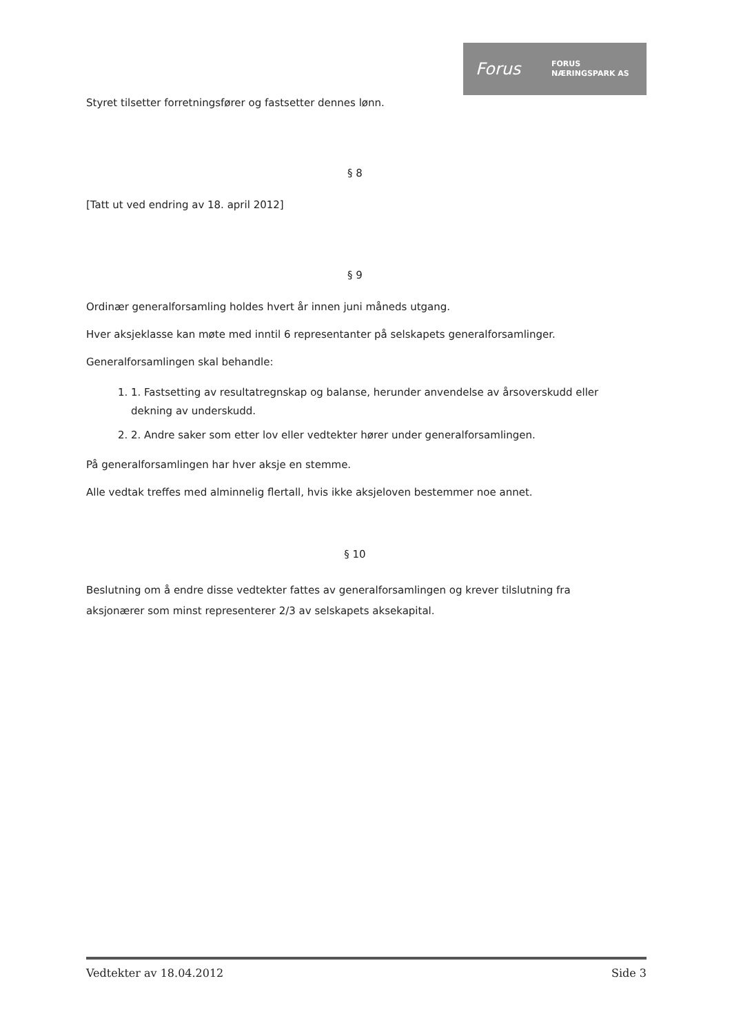Forus FORUS
NÆRINGSPARK AS
Styret tilsetter forretningsfører og fastsetter dennes lønn.
§ 8
[Tatt ut ved endring av 18. april 2012]
§ 9
Ordinær generalforsamling holdes hvert år innen juni måneds utgang.
Hver aksjeklasse kan møte med inntil 6 representanter på selskapets generalforsamlinger.
Generalforsamlingen skal behandle:
1. 1. Fastsetting av resultatregnskap og balanse, herunder anvendelse av årsoverskudd eller dekning av underskudd.
2. 2. Andre saker som etter lov eller vedtekter hører under generalforsamlingen.
På generalforsamlingen har hver aksje en stemme.
Alle vedtak treffes med alminnelig flertall, hvis ikke aksjeloven bestemmer noe annet.
§ 10
Beslutning om å endre disse vedtekter fattes av generalforsamlingen og krever tilslutning fra aksjonærer som minst representerer 2/3 av selskapets aksekapital.
Vedtekter av 18.04.2012 Side 3